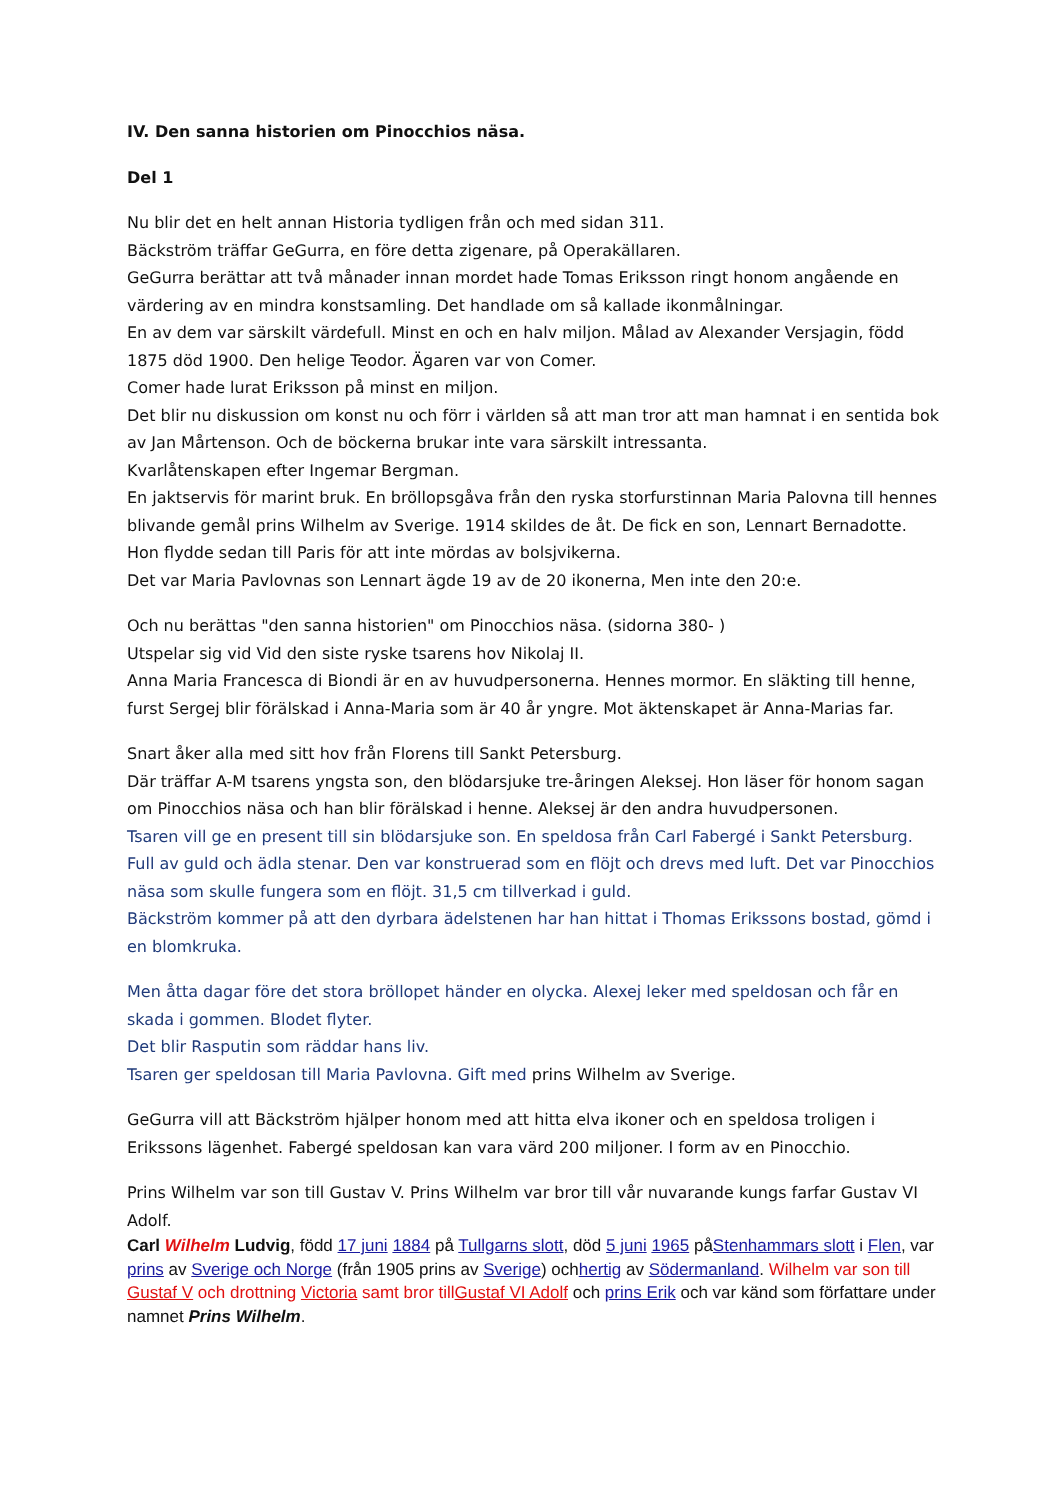IV. Den sanna historien om Pinocchios näsa.
Del 1
Nu blir det en helt annan Historia tydligen från och med sidan 311.
Bäckström träffar GeGurra, en före detta zigenare, på Operakällaren.
GeGurra berättar att två månader innan mordet hade Tomas Eriksson ringt honom angående en värdering av en mindra konstsamling. Det handlade om så kallade ikonmålningar.
En av dem var särskilt värdefull. Minst en och en halv miljon. Målad av Alexander Versjagin, född 1875 död 1900. Den helige Teodor. Ägaren var von Comer.
Comer hade lurat Eriksson på minst en miljon.
Det blir nu diskussion om konst nu och förr i världen så att man tror att man hamnat i en sentida bok av Jan Mårtenson. Och de böckerna brukar inte vara särskilt intressanta.
Kvarlåtenskapen efter Ingemar Bergman.
En jaktservis för marint bruk. En bröllopsgåva från den ryska storfurstinnan Maria Palovna till hennes blivande gemål prins Wilhelm av Sverige. 1914 skildes de åt. De fick en son, Lennart Bernadotte.
Hon flydde sedan till Paris för att inte mördas av bolsjvikerna.
Det var Maria Pavlovnas son Lennart ägde 19 av de 20 ikonerna, Men inte den 20:e.
Och nu berättas "den sanna historien" om Pinocchios näsa. (sidorna 380- )
Utspelar sig vid Vid den siste ryske tsarens hov Nikolaj II.
Anna Maria Francesca di Biondi är en av huvudpersonerna. Hennes mormor. En släkting till henne, furst Sergej blir förälskad i Anna-Maria som är 40 år yngre. Mot äktenskapet är Anna-Marias far.
Snart åker alla med sitt hov från Florens till Sankt Petersburg.
Där träffar A-M tsarens yngsta son, den blödarsjuke tre-åringen Aleksej. Hon läser för honom sagan om Pinocchios näsa och han blir förälskad i henne. Aleksej är den andra huvudpersonen.
Tsaren vill ge en present till sin blödarsjuke son. En speldosa från Carl Fabergé i Sankt Petersburg. Full av guld och ädla stenar. Den var konstruerad som en flöjt och drevs med luft. Det var Pinocchios näsa som skulle fungera som en flöjt. 31,5 cm tillverkad i guld.
Bäckström kommer på att den dyrbara ädelstenen har han hittat i Thomas Erikssons bostad, gömd i en blomkruka.
Men åtta dagar före det stora bröllopet händer en olycka. Alexej leker med speldosan och får en skada i gommen. Blodet flyter.
Det blir Rasputin som räddar hans liv.
Tsaren ger speldosan till Maria Pavlovna. Gift med prins Wilhelm av Sverige.
GeGurra vill att Bäckström hjälper honom med att hitta elva ikoner och en speldosa troligen i Erikssons lägenhet. Fabergé speldosan kan vara värd 200 miljoner. I form av en Pinocchio.
Prins Wilhelm var son till Gustav V. Prins Wilhelm var bror till vår nuvarande kungs farfar Gustav VI Adolf.
Carl Wilhelm Ludvig, född 17 juni 1884 på Tullgarns slott, död 5 juni 1965 påStenhammars slott i Flen, var prins av Sverige och Norge (från 1905 prins av Sverige) ochhertig av Södermanland. Wilhelm var son till Gustaf V och drottning Victoria samt bror tillGustaf VI Adolf och prins Erik och var känd som författare under namnet Prins Wilhelm.